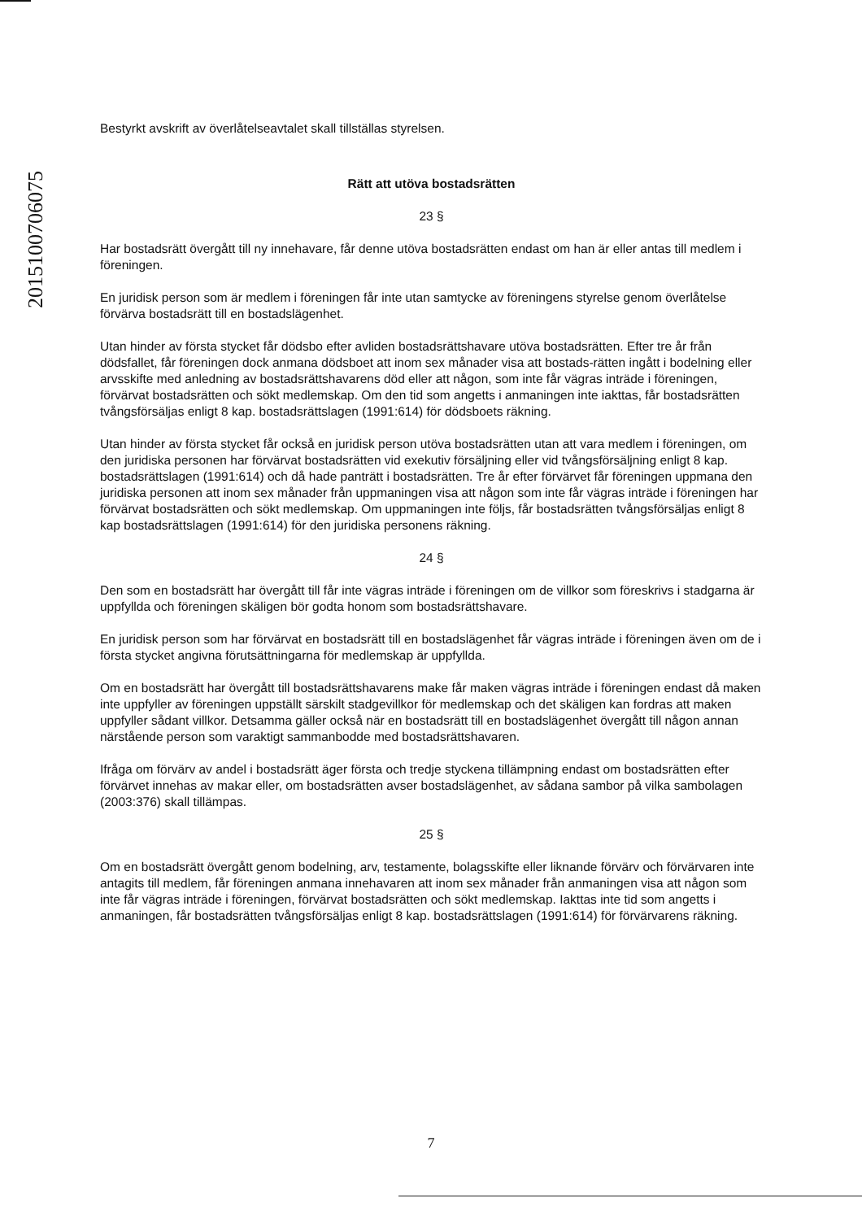2015100706075
Bestyrkt avskrift av överlåtelseavtalet skall tillställas styrelsen.
Rätt att utöva bostadsrätten
23 §
Har bostadsrätt övergått till ny innehavare, får denne utöva bostadsrätten endast om han är eller antas till medlem i föreningen.
En juridisk person som är medlem i föreningen får inte utan samtycke av föreningens styrelse genom överlåtelse förvärva bostadsrätt till en bostadslägenhet.
Utan hinder av första stycket får dödsbo efter avliden bostadsrättshavare utöva bostadsrätten. Efter tre år från dödsfallet, får föreningen dock anmana dödsboet att inom sex månader visa att bostads-rätten ingått i bodelning eller arvsskifte med anledning av bostadsrättshavarens död eller att någon, som inte får vägras inträde i föreningen, förvärvat bostadsrätten och sökt medlemskap. Om den tid som angetts i anmaningen inte iakttas, får bostadsrätten tvångsförsäljas enligt 8 kap. bostadsrättslagen (1991:614) för dödsboets räkning.
Utan hinder av första stycket får också en juridisk person utöva bostadsrätten utan att vara medlem i föreningen, om den juridiska personen har förvärvat bostadsrätten vid exekutiv försäljning eller vid tvångsförsäljning enligt 8 kap. bostadsrättslagen (1991:614) och då hade panträtt i bostadsrätten. Tre år efter förvärvet får föreningen uppmana den juridiska personen att inom sex månader från uppmaningen visa att någon som inte får vägras inträde i föreningen har förvärvat bostadsrätten och sökt medlemskap. Om uppmaningen inte följs, får bostadsrätten tvångsförsäljas enligt 8 kap bostadsrättslagen (1991:614) för den juridiska personens räkning.
24 §
Den som en bostadsrätt har övergått till får inte vägras inträde i föreningen om de villkor som föreskrivs i stadgarna är uppfyllda och föreningen skäligen bör godta honom som bostadsrättshavare.
En juridisk person som har förvärvat en bostadsrätt till en bostadslägenhet får vägras inträde i föreningen även om de i första stycket angivna förutsättningarna för medlemskap är uppfyllda.
Om en bostadsrätt har övergått till bostadsrättshavarens make får maken vägras inträde i föreningen endast då maken inte uppfyller av föreningen uppställt särskilt stadgevillkor för medlemskap och det skäligen kan fordras att maken uppfyller sådant villkor. Detsamma gäller också när en bostadsrätt till en bostadslägenhet övergått till någon annan närstående person som varaktigt sammanbodde med bostadsrättshavaren.
Ifråga om förvärv av andel i bostadsrätt äger första och tredje styckena tillämpning endast om bostadsrätten efter förvärvet innehas av makar eller, om bostadsrätten avser bostadslägenhet, av sådana sambor på vilka sambolagen (2003:376) skall tillämpas.
25 §
Om en bostadsrätt övergått genom bodelning, arv, testamente, bolagsskifte eller liknande förvärv och förvärvaren inte antagits till medlem, får föreningen anmana innehavaren att inom sex månader från anmaningen visa att någon som inte får vägras inträde i föreningen, förvärvat bostadsrätten och sökt medlemskap. Iakttas inte tid som angetts i anmaningen, får bostadsrätten tvångsförsäljas enligt 8 kap. bostadsrättslagen (1991:614) för förvärvarens räkning.
7